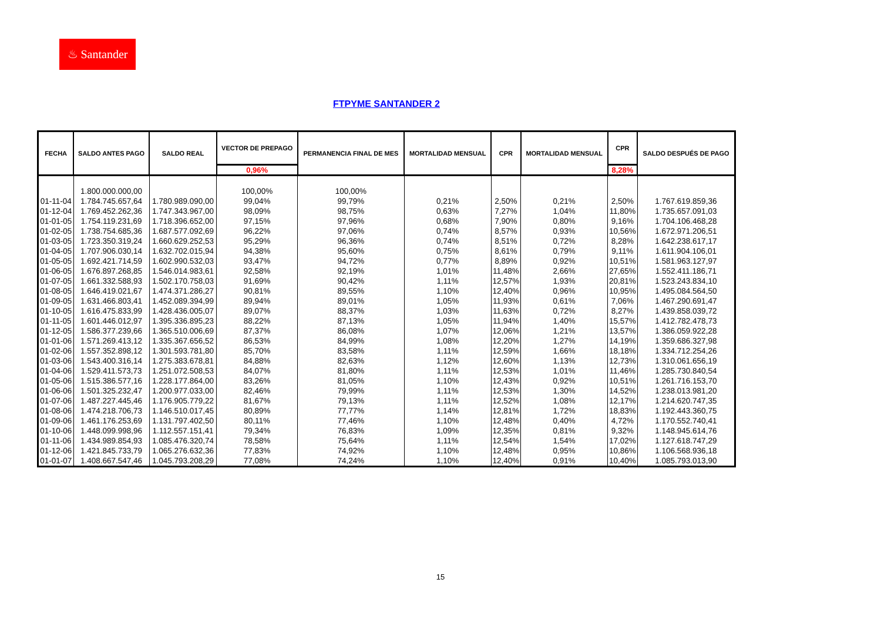♨ Santander
FTPYME SANTANDER 2
| FECHA | SALDO ANTES PAGO | SALDO REAL | VECTOR DE PREPAGO | PERMANENCIA FINAL DE MES | MORTALIDAD MENSUAL | CPR | MORTALIDAD MENSUAL | CPR | SALDO DESPUÉS DE PAGO |
| --- | --- | --- | --- | --- | --- | --- | --- | --- | --- |
| | | | 0,96% | | | | | 8,28% | |
| | 1.800.000.000,00 | | 100,00% | 100,00% | | | | | |
| 01-11-04 | 1.784.745.657,64 | 1.780.989.090,00 | 99,04% | 99,79% | 0,21% | 2,50% | 0,21% | 2,50% | 1.767.619.859,36 |
| 01-12-04 | 1.769.452.262,36 | 1.747.343.967,00 | 98,09% | 98,75% | 0,63% | 7,27% | 1,04% | 11,80% | 1.735.657.091,03 |
| 01-01-05 | 1.754.119.231,69 | 1.718.396.652,00 | 97,15% | 97,96% | 0,68% | 7,90% | 0,80% | 9,16% | 1.704.106.468,28 |
| 01-02-05 | 1.738.754.685,36 | 1.687.577.092,69 | 96,22% | 97,06% | 0,74% | 8,57% | 0,93% | 10,56% | 1.672.971.206,51 |
| 01-03-05 | 1.723.350.319,24 | 1.660.629.252,53 | 95,29% | 96,36% | 0,74% | 8,51% | 0,72% | 8,28% | 1.642.238.617,17 |
| 01-04-05 | 1.707.906.030,14 | 1.632.702.015,94 | 94,38% | 95,60% | 0,75% | 8,61% | 0,79% | 9,11% | 1.611.904.106,01 |
| 01-05-05 | 1.692.421.714,59 | 1.602.990.532,03 | 93,47% | 94,72% | 0,77% | 8,89% | 0,92% | 10,51% | 1.581.963.127,97 |
| 01-06-05 | 1.676.897.268,85 | 1.546.014.983,61 | 92,58% | 92,19% | 1,01% | 11,48% | 2,66% | 27,65% | 1.552.411.186,71 |
| 01-07-05 | 1.661.332.588,93 | 1.502.170.758,03 | 91,69% | 90,42% | 1,11% | 12,57% | 1,93% | 20,81% | 1.523.243.834,10 |
| 01-08-05 | 1.646.419.021,67 | 1.474.371.286,27 | 90,81% | 89,55% | 1,10% | 12,40% | 0,96% | 10,95% | 1.495.084.564,50 |
| 01-09-05 | 1.631.466.803,41 | 1.452.089.394,99 | 89,94% | 89,01% | 1,05% | 11,93% | 0,61% | 7,06% | 1.467.290.691,47 |
| 01-10-05 | 1.616.475.833,99 | 1.428.436.005,07 | 89,07% | 88,37% | 1,03% | 11,63% | 0,72% | 8,27% | 1.439.858.039,72 |
| 01-11-05 | 1.601.446.012,97 | 1.395.336.895,23 | 88,22% | 87,13% | 1,05% | 11,94% | 1,40% | 15,57% | 1.412.782.478,73 |
| 01-12-05 | 1.586.377.239,66 | 1.365.510.006,69 | 87,37% | 86,08% | 1,07% | 12,06% | 1,21% | 13,57% | 1.386.059.922,28 |
| 01-01-06 | 1.571.269.413,12 | 1.335.367.656,52 | 86,53% | 84,99% | 1,08% | 12,20% | 1,27% | 14,19% | 1.359.686.327,98 |
| 01-02-06 | 1.557.352.898,12 | 1.301.593.781,80 | 85,70% | 83,58% | 1,11% | 12,59% | 1,66% | 18,18% | 1.334.712.254,26 |
| 01-03-06 | 1.543.400.316,14 | 1.275.383.678,81 | 84,88% | 82,63% | 1,12% | 12,60% | 1,13% | 12,73% | 1.310.061.656,19 |
| 01-04-06 | 1.529.411.573,73 | 1.251.072.508,53 | 84,07% | 81,80% | 1,11% | 12,53% | 1,01% | 11,46% | 1.285.730.840,54 |
| 01-05-06 | 1.515.386.577,16 | 1.228.177.864,00 | 83,26% | 81,05% | 1,10% | 12,43% | 0,92% | 10,51% | 1.261.716.153,70 |
| 01-06-06 | 1.501.325.232,47 | 1.200.977.033,00 | 82,46% | 79,99% | 1,11% | 12,53% | 1,30% | 14,52% | 1.238.013.981,20 |
| 01-07-06 | 1.487.227.445,46 | 1.176.905.779,22 | 81,67% | 79,13% | 1,11% | 12,52% | 1,08% | 12,17% | 1.214.620.747,35 |
| 01-08-06 | 1.474.218.706,73 | 1.146.510.017,45 | 80,89% | 77,77% | 1,14% | 12,81% | 1,72% | 18,83% | 1.192.443.360,75 |
| 01-09-06 | 1.461.176.253,69 | 1.131.797.402,50 | 80,11% | 77,46% | 1,10% | 12,48% | 0,40% | 4,72% | 1.170.552.740,41 |
| 01-10-06 | 1.448.099.998,96 | 1.112.557.151,41 | 79,34% | 76,83% | 1,09% | 12,35% | 0,81% | 9,32% | 1.148.945.614,76 |
| 01-11-06 | 1.434.989.854,93 | 1.085.476.320,74 | 78,58% | 75,64% | 1,11% | 12,54% | 1,54% | 17,02% | 1.127.618.747,29 |
| 01-12-06 | 1.421.845.733,79 | 1.065.276.632,36 | 77,83% | 74,92% | 1,10% | 12,48% | 0,95% | 10,86% | 1.106.568.936,18 |
| 01-01-07 | 1.408.667.547,46 | 1.045.793.208,29 | 77,08% | 74,24% | 1,10% | 12,40% | 0,91% | 10,40% | 1.085.793.013,90 |
15